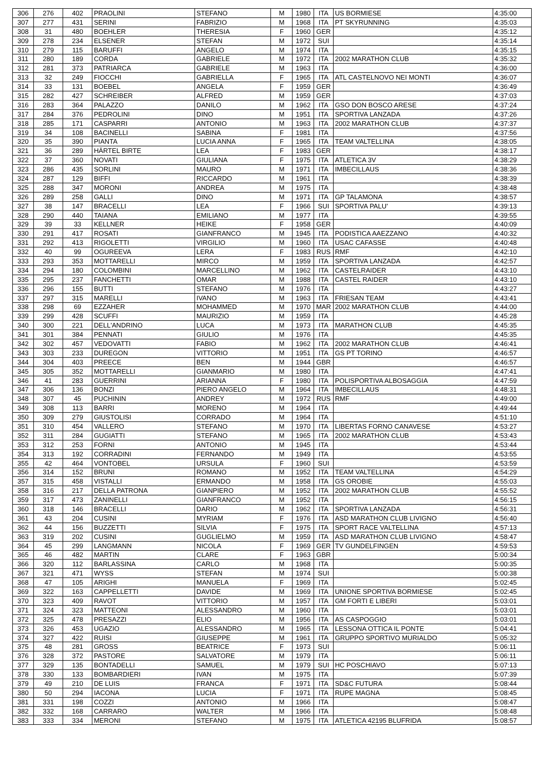| 306 | 276 | 402 | PRAOLINI | STEFANO | M | 1980 | ITA | US BORMIESE | 4:35:00 |
| 307 | 277 | 431 | SERINI | FABRIZIO | M | 1968 | ITA | PT SKYRUNNING | 4:35:03 |
| 308 | 31 | 480 | BOEHLER | THERESIA | F | 1960 | GER | | 4:35:12 |
| 309 | 278 | 234 | ELSENER | STEFAN | M | 1972 | SUI | | 4:35:14 |
| 310 | 279 | 115 | BARUFFI | ANGELO | M | 1974 | ITA | | 4:35:15 |
| 311 | 280 | 189 | CORDA | GABRIELE | M | 1972 | ITA | 2002 MARATHON CLUB | 4:35:32 |
| 312 | 281 | 373 | PATRIARCA | GABRIELE | M | 1963 | ITA | | 4:36:00 |
| 313 | 32 | 249 | FIOCCHI | GABRIELLA | F | 1965 | ITA | ATL CASTELNOVO NEI MONTI | 4:36:07 |
| 314 | 33 | 131 | BOEBEL | ANGELA | F | 1959 | GER | | 4:36:49 |
| 315 | 282 | 427 | SCHREIBER | ALFRED | M | 1959 | GER | | 4:37:03 |
| 316 | 283 | 364 | PALAZZO | DANILO | M | 1962 | ITA | GSO DON BOSCO ARESE | 4:37:24 |
| 317 | 284 | 376 | PEDROLINI | DINO | M | 1951 | ITA | SPORTIVA LANZADA | 4:37:26 |
| 318 | 285 | 171 | CASPARRI | ANTONIO | M | 1963 | ITA | 2002 MARATHON CLUB | 4:37:37 |
| 319 | 34 | 108 | BACINELLI | SABINA | F | 1981 | ITA | | 4:37:56 |
| 320 | 35 | 390 | PIANTA | LUCIA ANNA | F | 1965 | ITA | TEAM VALTELLINA | 4:38:05 |
| 321 | 36 | 289 | HÄRTEL BIRTE | LEA | F | 1983 | GER | | 4:38:17 |
| 322 | 37 | 360 | NOVATI | GIULIANA | F | 1975 | ITA | ATLETICA 3V | 4:38:29 |
| 323 | 286 | 435 | SORLINI | MAURO | M | 1971 | ITA | IMBECILLAUS | 4:38:36 |
| 324 | 287 | 129 | BIFFI | RICCARDO | M | 1961 | ITA | | 4:38:39 |
| 325 | 288 | 347 | MORONI | ANDREA | M | 1975 | ITA | | 4:38:48 |
| 326 | 289 | 258 | GALLI | DINO | M | 1971 | ITA | GP TALAMONA | 4:38:57 |
| 327 | 38 | 147 | BRACELLI | LEA | F | 1966 | SUI | SPORTIVA PALU' | 4:39:13 |
| 328 | 290 | 440 | TAIANA | EMILIANO | M | 1977 | ITA | | 4:39:55 |
| 329 | 39 | 33 | KELLNER | HEIKE | F | 1958 | GER | | 4:40:09 |
| 330 | 291 | 417 | ROSATI | GIANFRANCO | M | 1945 | ITA | PODISTICA AAEZZANO | 4:40:32 |
| 331 | 292 | 413 | RIGOLETTI | VIRGILIO | M | 1960 | ITA | USAC CAFASSE | 4:40:48 |
| 332 | 40 | 99 | OGUREEVA | LERA | F | 1983 | RUS | RMF | 4:42:10 |
| 333 | 293 | 353 | MOTTARELLI | MIRCO | M | 1959 | ITA | SPORTIVA LANZADA | 4:42:57 |
| 334 | 294 | 180 | COLOMBINI | MARCELLINO | M | 1962 | ITA | CASTELRAIDER | 4:43:10 |
| 335 | 295 | 237 | FANCHETTI | OMAR | M | 1988 | ITA | CASTEL RAIDER | 4:43:10 |
| 336 | 296 | 155 | BUTTI | STEFANO | M | 1976 | ITA | | 4:43:27 |
| 337 | 297 | 315 | MARELLI | IVANO | M | 1963 | ITA | FRIESAN TEAM | 4:43:41 |
| 338 | 298 | 69 | EZZAHER | MOHAMMED | M | 1970 | MAR | 2002 MARATHON CLUB | 4:44:00 |
| 339 | 299 | 428 | SCUFFI | MAURIZIO | M | 1959 | ITA | | 4:45:28 |
| 340 | 300 | 221 | DELL'ANDRINO | LUCA | M | 1973 | ITA | MARATHON CLUB | 4:45:35 |
| 341 | 301 | 384 | PENNATI | GIULIO | M | 1976 | ITA | | 4:45:35 |
| 342 | 302 | 457 | VEDOVATTI | FABIO | M | 1962 | ITA | 2002 MARATHON CLUB | 4:46:41 |
| 343 | 303 | 233 | DUREGON | VITTORIO | M | 1951 | ITA | GS PT TORINO | 4:46:57 |
| 344 | 304 | 403 | PREECE | BEN | M | 1944 | GBR | | 4:46:57 |
| 345 | 305 | 352 | MOTTARELLI | GIANMARIO | M | 1980 | ITA | | 4:47:41 |
| 346 | 41 | 283 | GUERRINI | ARIANNA | F | 1980 | ITA | POLISPORTIVA ALBOSAGGIA | 4:47:59 |
| 347 | 306 | 136 | BONZI | PIERO ANGELO | M | 1964 | ITA | IMBECILLAUS | 4:48:31 |
| 348 | 307 | 45 | PUCHININ | ANDREY | M | 1972 | RUS | RMF | 4:49:00 |
| 349 | 308 | 113 | BARRI | MORENO | M | 1964 | ITA | | 4:49:44 |
| 350 | 309 | 279 | GIUSTOLISI | CORRADO | M | 1964 | ITA | | 4:51:10 |
| 351 | 310 | 454 | VALLERO | STEFANO | M | 1970 | ITA | LIBERTAS FORNO CANAVESE | 4:53:27 |
| 352 | 311 | 284 | GUGIATTI | STEFANO | M | 1965 | ITA | 2002 MARATHON CLUB | 4:53:43 |
| 353 | 312 | 253 | FORNI | ANTONIO | M | 1945 | ITA | | 4:53:44 |
| 354 | 313 | 192 | CORRADINI | FERNANDO | M | 1949 | ITA | | 4:53:55 |
| 355 | 42 | 464 | VONTOBEL | URSULA | F | 1960 | SUI | | 4:53:59 |
| 356 | 314 | 152 | BRUNI | ROMANO | M | 1952 | ITA | TEAM VALTELLINA | 4:54:29 |
| 357 | 315 | 458 | VISTALLI | ERMANDO | M | 1958 | ITA | GS OROBIE | 4:55:03 |
| 358 | 316 | 217 | DELLA PATRONA | GIANPIERO | M | 1952 | ITA | 2002 MARATHON CLUB | 4:55:52 |
| 359 | 317 | 473 | ZANINELLI | GIANFRANCO | M | 1952 | ITA | | 4:56:15 |
| 360 | 318 | 146 | BRACELLI | DARIO | M | 1962 | ITA | SPORTIVA LANZADA | 4:56:31 |
| 361 | 43 | 204 | CUSINI | MYRIAM | F | 1976 | ITA | ASD MARATHON CLUB LIVIGNO | 4:56:40 |
| 362 | 44 | 156 | BUZZETTI | SILVIA | F | 1975 | ITA | SPORT RACE VALTELLINA | 4:57:13 |
| 363 | 319 | 202 | CUSINI | GUGLIELMO | M | 1959 | ITA | ASD MARATHON CLUB LIVIGNO | 4:58:47 |
| 364 | 45 | 299 | LANGMANN | NICOLA | F | 1969 | GER | TV GUNDELFINGEN | 4:59:53 |
| 365 | 46 | 482 | MARTIN | CLARE | F | 1963 | GBR | | 5:00:34 |
| 366 | 320 | 112 | BARLASSINA | CARLO | M | 1968 | ITA | | 5:00:35 |
| 367 | 321 | 471 | WYSS | STEFAN | M | 1974 | SUI | | 5:00:38 |
| 368 | 47 | 105 | ARIGHI | MANUELA | F | 1969 | ITA | | 5:02:45 |
| 369 | 322 | 163 | CAPPELLETTI | DAVIDE | M | 1969 | ITA | UNIONE SPORTIVA BORMIESE | 5:02:45 |
| 370 | 323 | 409 | RAVOT | VITTORIO | M | 1957 | ITA | GM FORTI E LIBERI | 5:03:01 |
| 371 | 324 | 323 | MATTEONI | ALESSANDRO | M | 1960 | ITA | | 5:03:01 |
| 372 | 325 | 478 | PRESAZZI | ELIO | M | 1956 | ITA | AS CASPOGGIO | 5:03:01 |
| 373 | 326 | 453 | UGAZIO | ALESSANDRO | M | 1965 | ITA | LESSONA OTTICA IL PONTE | 5:04:41 |
| 374 | 327 | 422 | RUISI | GIUSEPPE | M | 1961 | ITA | GRUPPO SPORTIVO MURIALDO | 5:05:32 |
| 375 | 48 | 281 | GROSS | BEATRICE | F | 1973 | SUI | | 5:06:11 |
| 376 | 328 | 372 | PASTORE | SALVATORE | M | 1979 | ITA | | 5:06:11 |
| 377 | 329 | 135 | BONTADELLI | SAMUEL | M | 1979 | SUI | HC POSCHIAVO | 5:07:13 |
| 378 | 330 | 133 | BOMBARDIERI | IVAN | M | 1975 | ITA | | 5:07:39 |
| 379 | 49 | 210 | DE LUIS | FRANCA | F | 1971 | ITA | SD&C FUTURA | 5:08:44 |
| 380 | 50 | 294 | IACONA | LUCIA | F | 1971 | ITA | RUPE MAGNA | 5:08:45 |
| 381 | 331 | 198 | COZZI | ANTONIO | M | 1966 | ITA | | 5:08:47 |
| 382 | 332 | 168 | CARRARO | WALTER | M | 1966 | ITA | | 5:08:48 |
| 383 | 333 | 334 | MERONI | STEFANO | M | 1975 | ITA | ATLETICA 42195 BLUFRIDA | 5:08:57 |